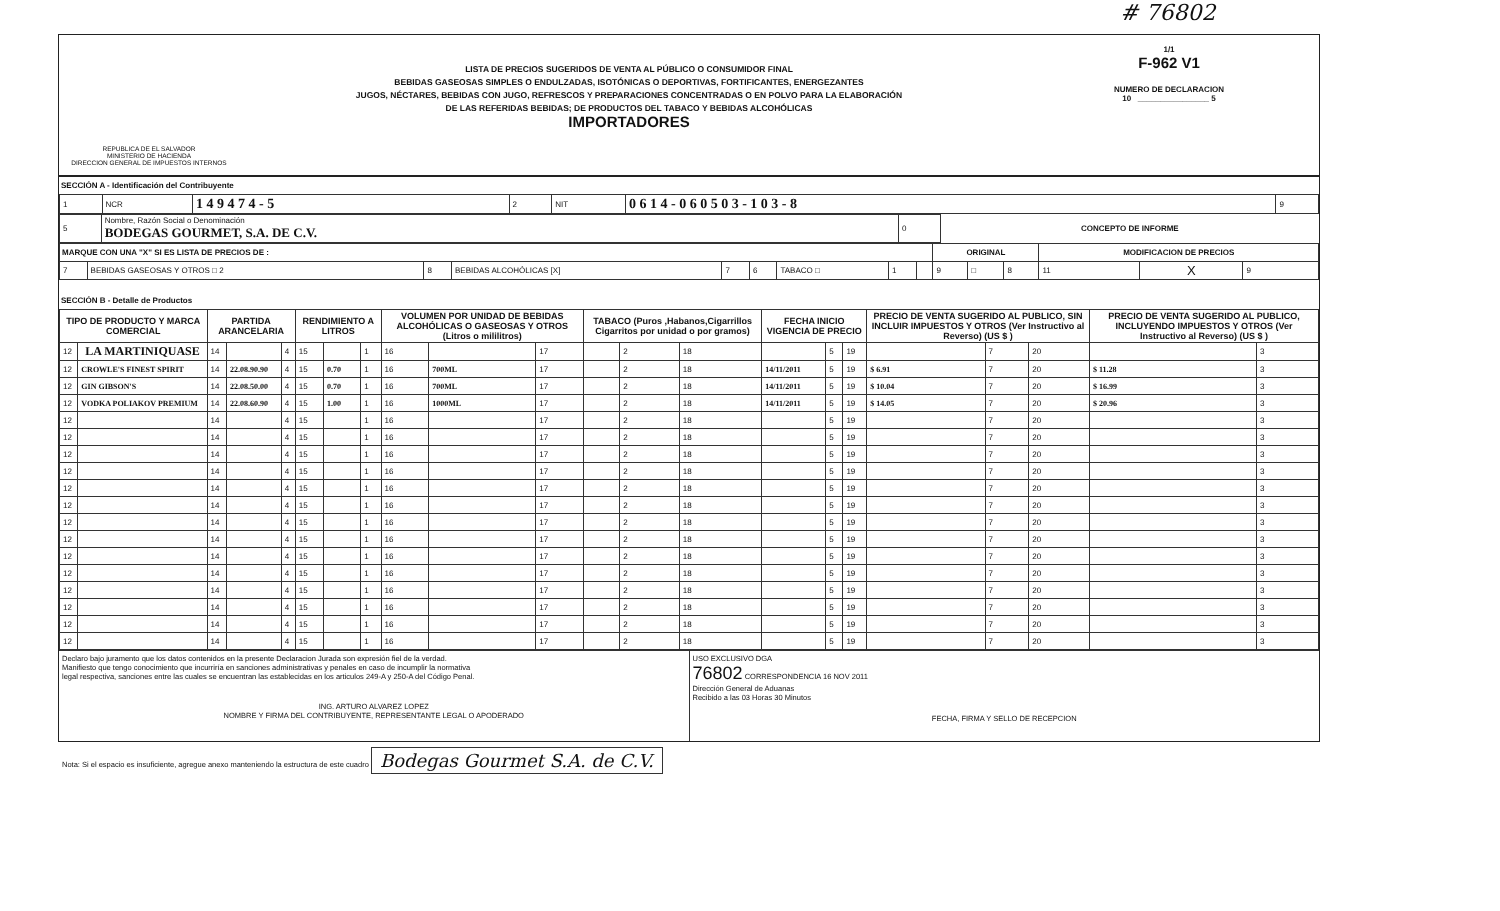# 76802
REPUBLICA DE EL SALVADOR
MINISTERIO DE HACIENDA
DIRECCION GENERAL DE IMPUESTOS INTERNOS
LISTA DE PRECIOS SUGERIDOS DE VENTA AL PÚBLICO O CONSUMIDOR FINAL
BEBIDAS GASEOSAS SIMPLES O ENDULZADAS, ISOTÓNICAS O DEPORTIVAS, FORTIFICANTES, ENERGEZANTES
JUGOS, NÉCTARES, BEBIDAS CON JUGO, REFRESCOS Y PREPARACIONES CONCENTRADAS O EN POLVO PARA LA ELABORACIÓN
DE LAS REFERIDAS BEBIDAS; DE PRODUCTOS DEL TABACO Y BEBIDAS ALCOHÓLICAS
IMPORTADORES
1/1
F-962 V1
NUMERO DE DECLARACION
10 ________________ 5
SECCIÓN A - Identificación del Contribuyente
| 1 | NCR | 1 4 9 4 7 4 - 5 | 2 | NIT | 0 6 1 4 - 0 6 0 5 0 3 - 1 0 3 - 8 | 9 |
| 5 | Nombre, Razón Social o Denominación BODEGAS GOURMET, S.A. DE C.V. | 0 | CONCEPTO DE INFORME |
| MARQUE CON UNA "X" SI ES LISTA DE PRECIOS DE : | | | | | | | | | ORIGINAL | | | MODIFICACION DE PRECIOS | | |
| 7 | BEBIDAS GASEOSAS Y OTROS □ 2 | 8 | BEBIDAS ALCOHÓLICAS [X] | 7 | 6 | TABACO □ | 1 | | 9 | □ | 8 | 11 | X | 9 |
SECCIÓN B - Detalle de Productos
| TIPO DE PRODUCTO Y MARCA COMERCIAL | | PARTIDA ARANCELARIA | | | RENDIMIENTO A LITROS | | | VOLUMEN POR UNIDAD DE BEBIDAS ALCOHÓLICAS O GASEOSAS Y OTROS (Litros o mililitros) | | | TABACO (Puros ,Habanos,Cigarrillos Cigarritos por unidad o por gramos) | | | FECHA INICIO VIGENCIA DE PRECIO | | | PRECIO DE VENTA SUGERIDO AL PUBLICO, SIN INCLUIR IMPUESTOS Y OTROS (Ver Instructivo al Reverso) (US $ ) | | | PRECIO DE VENTA SUGERIDO AL PUBLICO, INCLUYENDO IMPUESTOS Y OTROS (Ver Instructivo al Reverso) (US $ ) | |
| --- | --- | --- | --- | --- | --- | --- | --- | --- | --- | --- | --- | --- | --- | --- | --- | --- | --- | --- | --- | --- | --- |
| 12 | LA MARTINIQUASE | 14 | | 4 | 15 | | 1 | 16 | | 17 | | 2 | 18 | | 5 | 19 | | 7 | 20 | | 3 |
| 12 | CROWLE'S FINEST SPIRIT | 14 | 22.08.90.90 | 4 | 15 | 0.70 | 1 | 16 | 700ML | 17 | | 2 | 18 | 14/11/2011 | 5 | 19 | $ 6.91 | 7 | 20 | $ 11.28 | 3 |
| 12 | GIN GIBSON'S | 14 | 22.08.50.00 | 4 | 15 | 0.70 | 1 | 16 | 700ML | 17 | | 2 | 18 | 14/11/2011 | 5 | 19 | $ 10.04 | 7 | 20 | $ 16.99 | 3 |
| 12 | VODKA POLIAKOV PREMIUM | 14 | 22.08.60.90 | 4 | 15 | 1.00 | 1 | 16 | 1000ML | 17 | | 2 | 18 | 14/11/2011 | 5 | 19 | $ 14.05 | 7 | 20 | $ 20.96 | 3 |
| 12 | | 14 | | 4 | 15 | | 1 | 16 | | 17 | | 2 | 18 | | 5 | 19 | | 7 | 20 | | 3 |
| 12 | | 14 | | 4 | 15 | | 1 | 16 | | 17 | | 2 | 18 | | 5 | 19 | | 7 | 20 | | 3 |
| 12 | | 14 | | 4 | 15 | | 1 | 16 | | 17 | | 2 | 18 | | 5 | 19 | | 7 | 20 | | 3 |
| 12 | | 14 | | 4 | 15 | | 1 | 16 | | 17 | | 2 | 18 | | 5 | 19 | | 7 | 20 | | 3 |
| 12 | | 14 | | 4 | 15 | | 1 | 16 | | 17 | | 2 | 18 | | 5 | 19 | | 7 | 20 | | 3 |
| 12 | | 14 | | 4 | 15 | | 1 | 16 | | 17 | | 2 | 18 | | 5 | 19 | | 7 | 20 | | 3 |
| 12 | | 14 | | 4 | 15 | | 1 | 16 | | 17 | | 2 | 18 | | 5 | 19 | | 7 | 20 | | 3 |
| 12 | | 14 | | 4 | 15 | | 1 | 16 | | 17 | | 2 | 18 | | 5 | 19 | | 7 | 20 | | 3 |
| 12 | | 14 | | 4 | 15 | | 1 | 16 | | 17 | | 2 | 18 | | 5 | 19 | | 7 | 20 | | 3 |
| 12 | | 14 | | 4 | 15 | | 1 | 16 | | 17 | | 2 | 18 | | 5 | 19 | | 7 | 20 | | 3 |
| 12 | | 14 | | 4 | 15 | | 1 | 16 | | 17 | | 2 | 18 | | 5 | 19 | | 7 | 20 | | 3 |
| 12 | | 14 | | 4 | 15 | | 1 | 16 | | 17 | | 2 | 18 | | 5 | 19 | | 7 | 20 | | 3 |
| 12 | | 14 | | 4 | 15 | | 1 | 16 | | 17 | | 2 | 18 | | 5 | 19 | | 7 | 20 | | 3 |
| 12 | | 14 | | 4 | 15 | | 1 | 16 | | 17 | | 2 | 18 | | 5 | 19 | | 7 | 20 | | 3 |
Declaro bajo juramento que los datos contenidos en la presente Declaracion Jurada son expresión fiel de la verdad.
Manifiesto que tengo conocimiento que incurriría en sanciones administrativas y penales en caso de incumplir la normativa
legal respectiva, sanciones entre las cuales se encuentran las establecidas en los articulos 249-A y 250-A del Código Penal.
ING. ARTURO ALVAREZ LOPEZ
NOMBRE Y FIRMA DEL CONTRIBUYENTE, REPRESENTANTE LEGAL O APODERADO
USO EXCLUSIVO DGA
76802 CORRESPONDENCIA 16 NOV 2011
Dirección General de Aduanas
Recibido a las 03 Horas 30 Minutos
FECHA, FIRMA Y SELLO DE RECEPCION
Nota: Si el espacio es insuficiente, agregue anexo manteniendo la estructura de este cuadro Bodegas Gourmet S.A. de C.V.